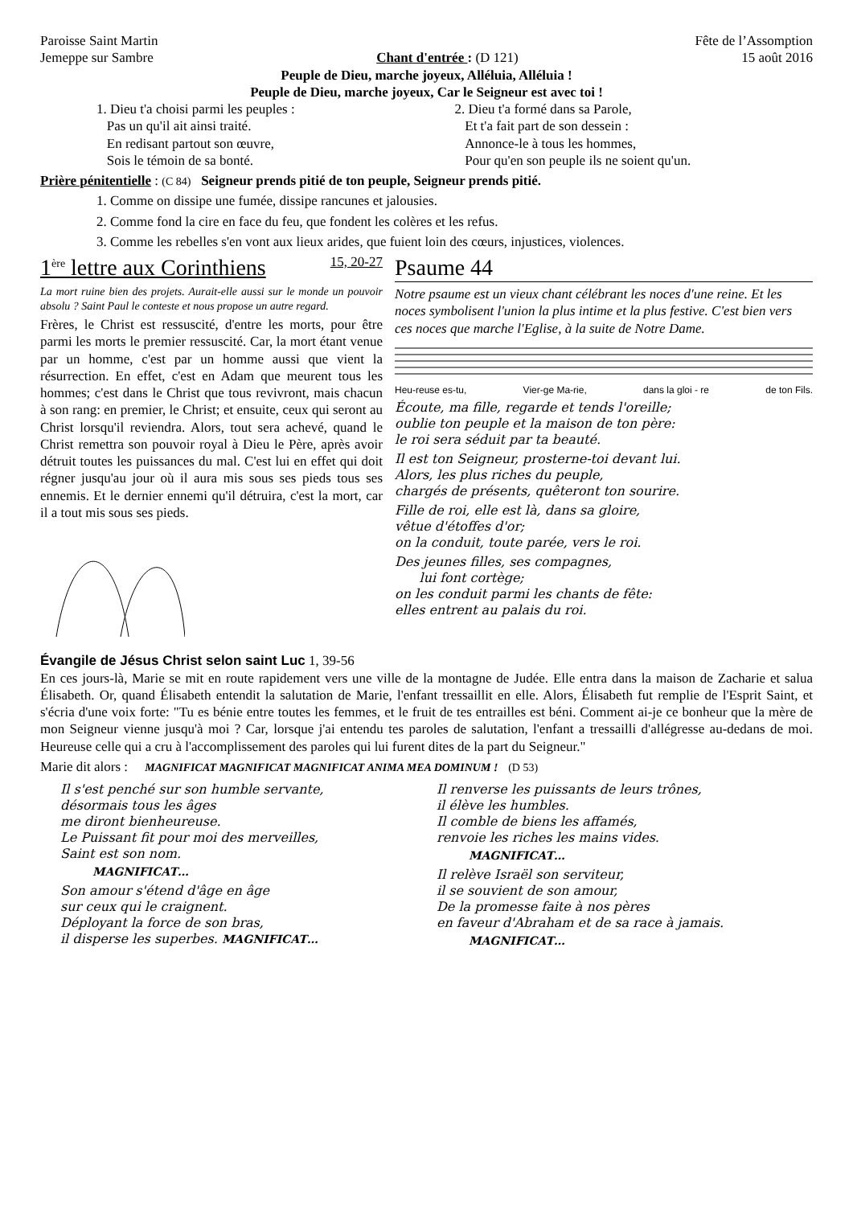Paroisse Saint Martin Fête de l’Assomption
Jemeppe sur Sambre Chant d'entrée : (D 121) 15 août 2016
Peuple de Dieu, marche joyeux, Alléluia, Alléluia !
Peuple de Dieu, marche joyeux, Car le Seigneur est avec toi !
1. Dieu t'a choisi parmi les peuples :
Pas un qu'il ait ainsi traité.
En redisant partout son œuvre,
Sois le témoin de sa bonté.
2. Dieu t'a formé dans sa Parole,
Et t'a fait part de son dessein :
Annonce-le à tous les hommes,
Pour qu'en son peuple ils ne soient qu'un.
Prière pénitentielle : (C 84) Seigneur prends pitié de ton peuple, Seigneur prends pitié.
1. Comme on dissipe une fumée, dissipe rancunes et jalousies.
2. Comme fond la cire en face du feu, que fondent les colères et les refus.
3. Comme les rebelles s'en vont aux lieux arides, que fuient loin des cœurs, injustices, violences.
1<sup>ère</sup> lettre aux Corinthiens 15, 20-27
La mort ruine bien des projets. Aurait-elle aussi sur le monde un pouvoir absolu ? Saint Paul le conteste et nous propose un autre regard.
Frères, le Christ est ressuscité, d'entre les morts, pour être parmi les morts le premier ressuscité. Car, la mort étant venue par un homme, c'est par un homme aussi que vient la résurrection. En effet, c'est en Adam que meurent tous les hommes; c'est dans le Christ que tous revivront, mais chacun à son rang: en premier, le Christ; et ensuite, ceux qui seront au Christ lorsqu'il reviendra. Alors, tout sera achevé, quand le Christ remettra son pouvoir royal à Dieu le Père, après avoir détruit toutes les puissances du mal. C'est lui en effet qui doit régner jusqu'au jour où il aura mis sous ses pieds tous ses ennemis. Et le dernier ennemi qu'il détruira, c'est la mort, car il a tout mis sous ses pieds.
Psaume 44
Notre psaume est un vieux chant célébrant les noces d'une reine. Et les noces symbolisent l'union la plus intime et la plus festive. C'est bien vers ces noces que marche l'Eglise, à la suite de Notre Dame.
Heu-reuse es-tu, Vier-ge Ma-rie, dans la gloi - re de ton Fils.
Écoute, ma fille, regarde et tends l'oreille;
oublie ton peuple et la maison de ton père:
le roi sera séduit par ta beauté.
Il est ton Seigneur, prosterne-toi devant lui.
Alors, les plus riches du peuple,
chargés de présents, quêteront ton sourire.
Fille de roi, elle est là, dans sa gloire,
vêtue d'étoffes d'or;
on la conduit, toute parée, vers le roi.
Des jeunes filles, ses compagnes,
lui font cortège;
on les conduit parmi les chants de fête:
elles entrent au palais du roi.
Évangile de Jésus Christ selon saint Luc 1, 39-56
En ces jours-là, Marie se mit en route rapidement vers une ville de la montagne de Judée. Elle entra dans la maison de Zacharie et salua Élisabeth. Or, quand Élisabeth entendit la salutation de Marie, l'enfant tressaillit en elle. Alors, Élisabeth fut remplie de l'Esprit Saint, et s'écria d'une voix forte: "Tu es bénie entre toutes les femmes, et le fruit de tes entrailles est béni. Comment ai-je ce bonheur que la mère de mon Seigneur vienne jusqu'à moi ? Car, lorsque j'ai entendu tes paroles de salutation, l'enfant a tressailli d'allégresse au-dedans de moi. Heureuse celle qui a cru à l'accomplissement des paroles qui lui furent dites de la part du Seigneur."
Marie dit alors : MAGNIFICAT MAGNIFICAT MAGNIFICAT ANIMA MEA DOMINUM ! (D 53)
Il s'est penché sur son humble servante,
désormais tous les âges
me diront bienheureuse.
Le Puissant fit pour moi des merveilles,
Saint est son nom.
MAGNIFICAT…
Son amour s'étend d'âge en âge
sur ceux qui le craignent.
Déployant la force de son bras,
il disperse les superbes. MAGNIFICAT…
Il renverse les puissants de leurs trônes,
il élève les humbles.
Il comble de biens les affamés,
renvoie les riches les mains vides.
MAGNIFICAT…
Il relève Israël son serviteur,
il se souvient de son amour,
De la promesse faite à nos pères
en faveur d'Abraham et de sa race à jamais.
MAGNIFICAT…